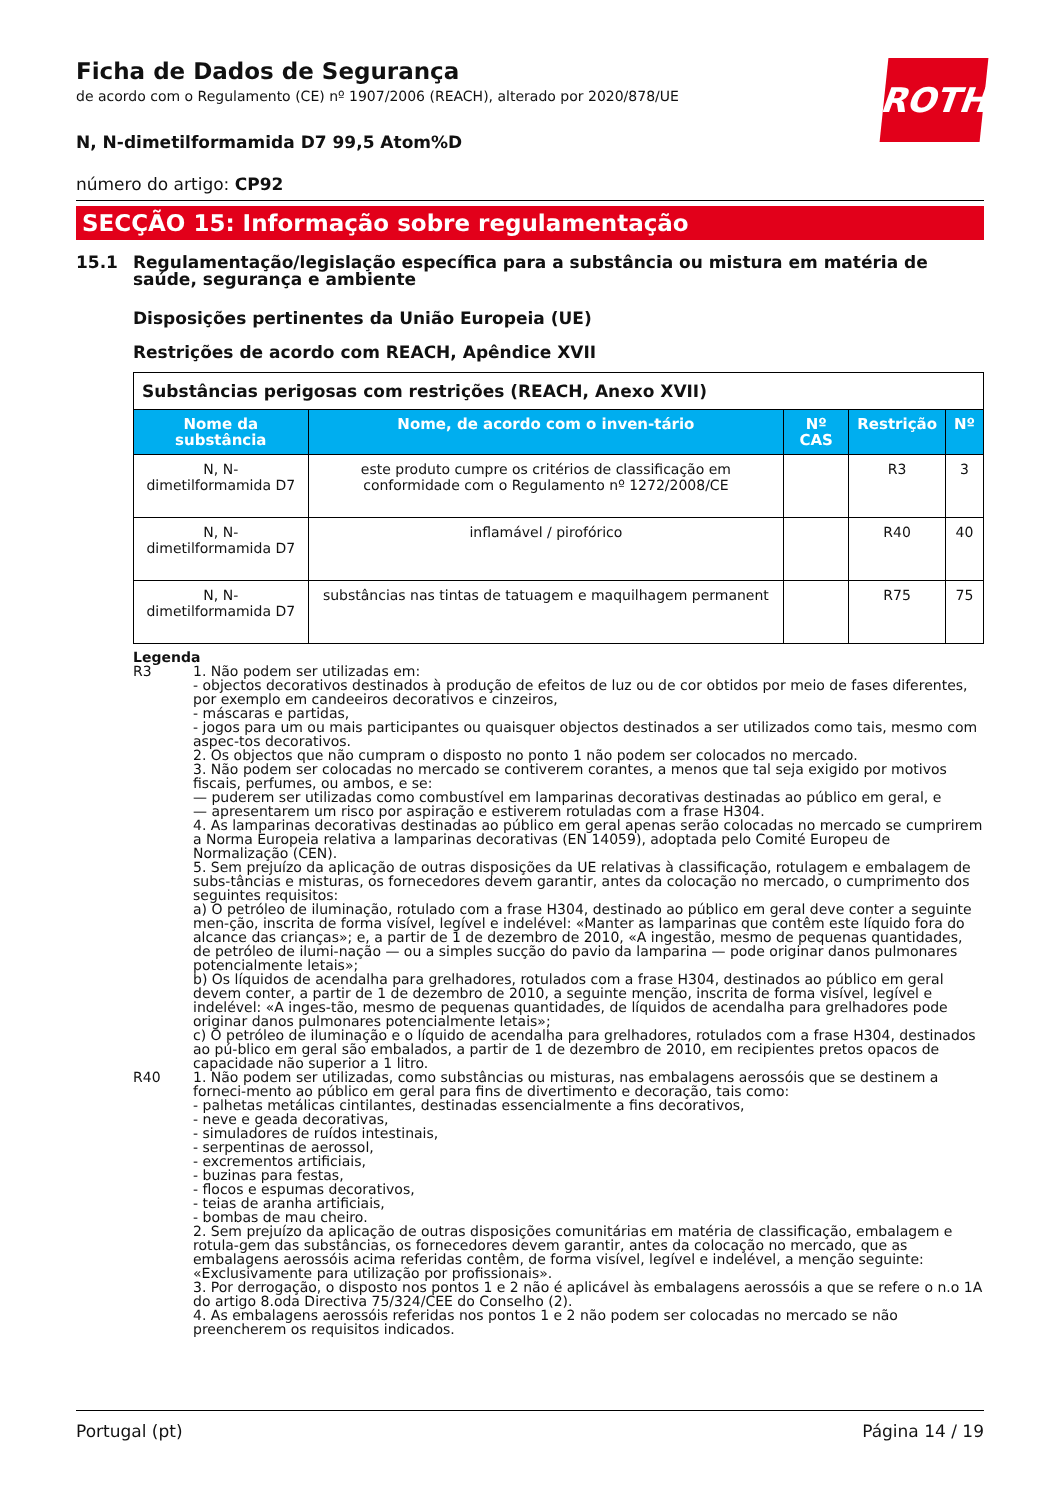ROTH
Ficha de Dados de Segurança
de acordo com o Regulamento (CE) nº 1907/2006 (REACH), alterado por 2020/878/UE
N, N-dimetilformamida D7 99,5 Atom%D
número do artigo: CP92
SECÇÃO 15: Informação sobre regulamentação
15.1 Regulamentação/legislação específica para a substância ou mistura em matéria de saúde, segurança e ambiente
Disposições pertinentes da União Europeia (UE)
Restrições de acordo com REACH, Apêndice XVII
| Substâncias perigosas com restrições (REACH, Anexo XVII) | | | | |
| --- | --- | --- | --- | --- |
| Nome da substância | Nome, de acordo com o inven-tário | Nº CAS | Restrição | Nº |
| N, N-dimetilformamida D7 | este produto cumpre os critérios de classificação em conformidade com o Regulamento nº 1272/2008/CE | | R3 | 3 |
| N, N-dimetilformamida D7 | inflamável / pirofórico | | R40 | 40 |
| N, N-dimetilformamida D7 | substâncias nas tintas de tatuagem e maquilhagem permanent | | R75 | 75 |
Legenda
R3 1. Não podem ser utilizadas em:
- objectos decorativos destinados à produção de efeitos de luz ou de cor obtidos por meio de fases diferentes, por exemplo em candeeiros decorativos e cinzeiros,
- máscaras e partidas,
- jogos para um ou mais participantes ou quaisquer objectos destinados a ser utilizados como tais, mesmo com aspec-tos decorativos.
2. Os objectos que não cumpram o disposto no ponto 1 não podem ser colocados no mercado.
3. Não podem ser colocadas no mercado se contiverem corantes, a menos que tal seja exigido por motivos fiscais, perfumes, ou ambos, e se:
— puderem ser utilizadas como combustível em lamparinas decorativas destinadas ao público em geral, e
— apresentarem um risco por aspiração e estiverem rotuladas com a frase H304.
4. As lamparinas decorativas destinadas ao público em geral apenas serão colocadas no mercado se cumprirem a Norma Europeia relativa a lamparinas decorativas (EN 14059), adoptada pelo Comité Europeu de Normalização (CEN).
5. Sem prejuízo da aplicação de outras disposições da UE relativas à classificação, rotulagem e embalagem de subs-tâncias e misturas, os fornecedores devem garantir, antes da colocação no mercado, o cumprimento dos seguintes requisitos:
a) O petróleo de iluminação, rotulado com a frase H304, destinado ao público em geral deve conter a seguinte men-ção, inscrita de forma visível, legível e indelével: «Manter as lamparinas que contêm este líquido fora do alcance das crianças»; e, a partir de 1 de dezembro de 2010, «A ingestão, mesmo de pequenas quantidades, de petróleo de ilumi-nação — ou a simples sucção do pavio da lamparina — pode originar danos pulmonares potencialmente letais»;
b) Os líquidos de acendalha para grelhadores, rotulados com a frase H304, destinados ao público em geral devem conter, a partir de 1 de dezembro de 2010, a seguinte menção, inscrita de forma visível, legível e indelével: «A inges-tão, mesmo de pequenas quantidades, de líquidos de acendalha para grelhadores pode originar danos pulmonares potencialmente letais»;
c) O petróleo de iluminação e o líquido de acendalha para grelhadores, rotulados com a frase H304, destinados ao pú-blico em geral são embalados, a partir de 1 de dezembro de 2010, em recipientes pretos opacos de capacidade não superior a 1 litro.
R40 1. Não podem ser utilizadas, como substâncias ou misturas, nas embalagens aerossóis que se destinem a forneci-mento ao público em geral para fins de divertimento e decoração, tais como:
- palhetas metálicas cintilantes, destinadas essencialmente a fins decorativos,
- neve e geada decorativas,
- simuladores de ruídos intestinais,
- serpentinas de aerossol,
- excrementos artificiais,
- buzinas para festas,
- flocos e espumas decorativos,
- teias de aranha artificiais,
- bombas de mau cheiro.
2. Sem prejuízo da aplicação de outras disposições comunitárias em matéria de classificação, embalagem e rotula-gem das substâncias, os fornecedores devem garantir, antes da colocação no mercado, que as embalagens aerossóis acima referidas contêm, de forma visível, legível e indelével, a menção seguinte:
«Exclusivamente para utilização por profissionais».
3. Por derrogação, o disposto nos pontos 1 e 2 não é aplicável às embalagens aerossóis a que se refere o n.o 1A do artigo 8.oda Directiva 75/324/CEE do Conselho (2).
4. As embalagens aerossóis referidas nos pontos 1 e 2 não podem ser colocadas no mercado se não preencherem os requisitos indicados.
Portugal (pt) Página 14 / 19